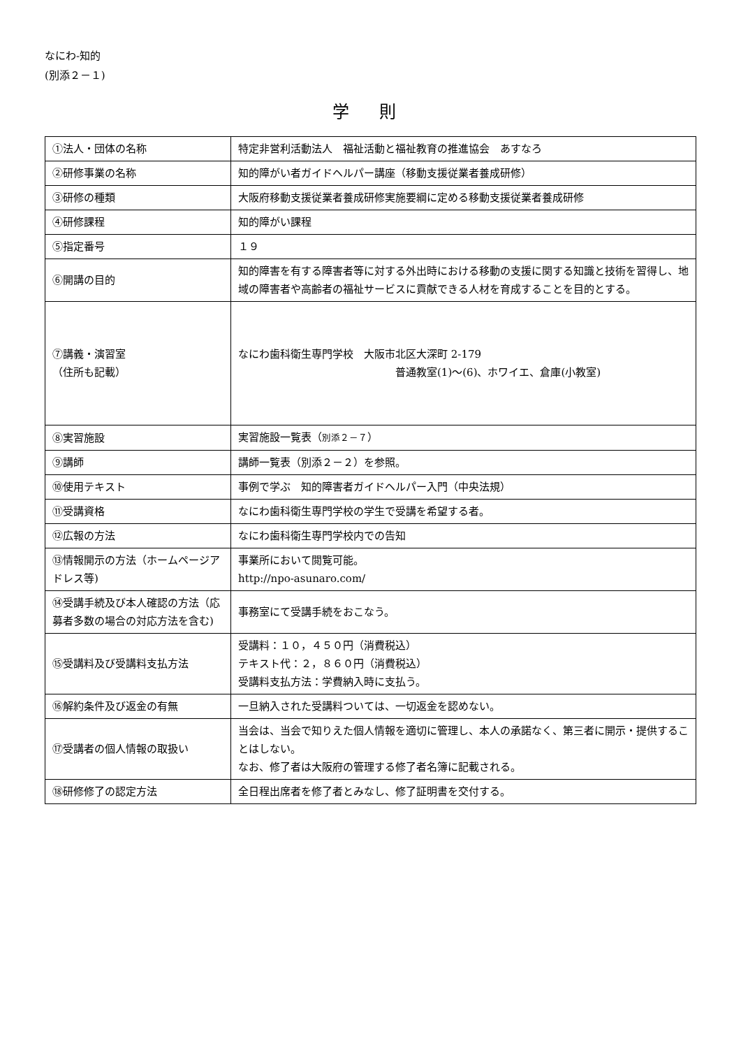なにわ-知的
(別添２－１)
学 則
| ①法人・団体の名称 | 特定非営利活動法人 福祉活動と福祉教育の推進協会 あすなろ |
| ②研修事業の名称 | 知的障がい者ガイドヘルパー講座（移動支援従業者養成研修） |
| ③研修の種類 | 大阪府移動支援従業者養成研修実施要綱に定める移動支援従業者養成研修 |
| ④研修課程 | 知的障がい課程 |
| ⑤指定番号 | １９ |
| ⑥開講の目的 | 知的障害を有する障害者等に対する外出時における移動の支援に関する知識と技術を習得し、地域の障害者や高齢者の福祉サービスに貢献できる人材を育成することを目的とする。 |
| ⑦講義・演習室 （住所も記載） | なにわ歯科衛生専門学校 大阪市北区大深町 2-179 普通教室(1)～(6)、ホワイエ、倉庫(小教室) |
| ⑧実習施設 | 実習施設一覧表（ 別添２－７ ） |
| ⑨講師 | 講師一覧表（別添２－２）を参照。 |
| ⑩使用テキスト | 事例で学ぶ 知的障害者ガイドヘルパー入門（中央法規） |
| ⑪受講資格 | なにわ歯科衛生専門学校の学生で受講を希望する者。 |
| ⑫広報の方法 | なにわ歯科衛生専門学校内での告知 |
| ⑬情報開示の方法（ホームページアドレス等) | 事業所において閲覧可能。 http://npo-asunaro.com/ |
| ⑭受講手続及び本人確認の方法（応募者多数の場合の対応方法を含む) | 事務室にて受講手続をおこなう。 |
| ⑮受講料及び受講料支払方法 | 受講料：１０，４５０円（消費税込） テキスト代：２，８６０円（消費税込） 受講料支払方法：学費納入時に支払う。 |
| ⑯解約条件及び返金の有無 | 一旦納入された受講料ついては、一切返金を認めない。 |
| ⑰受講者の個人情報の取扱い | 当会は、当会で知りえた個人情報を適切に管理し、本人の承諾なく、第三者に開示・提供することはしない。 なお、修了者は大阪府の管理する修了者名簿に記載される。 |
| ⑱研修修了の認定方法 | 全日程出席者を修了者とみなし、修了証明書を交付する。 |